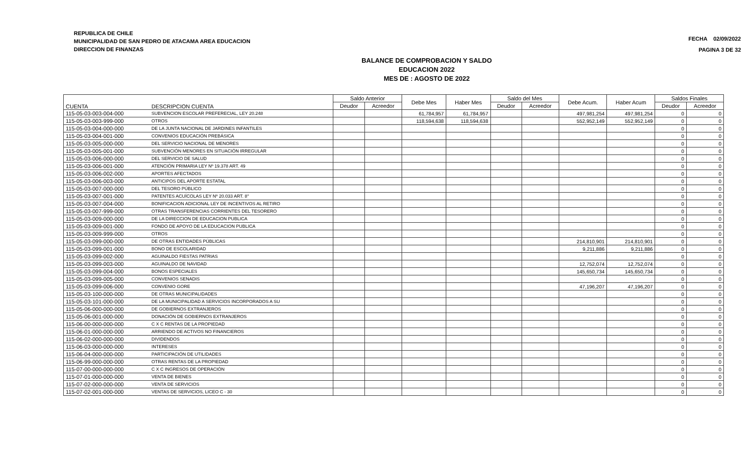REPUBLICA DE CHILE
MUNICIPALIDAD DE SAN PEDRO DE ATACAMA AREA EDUCACION
DIRECCION DE FINANZAS
FECHA 02/09/2022
PAGINA 3 DE 32
BALANCE DE COMPROBACION Y SALDO
EDUCACION 2022
MES DE : AGOSTO DE 2022
| CUENTA | DESCRIPCION CUENTA | Saldo Anterior | | Debe Mes | Haber Mes | Saldo del Mes | | Debe Acum. | Haber Acum | Saldos Finales | |
| --- | --- | --- | --- | --- | --- | --- | --- | --- | --- | --- | --- |
| | | Deudor | Acreedor | | | Deudor | Acreedor | | | Deudor | Acreedor |
| 115-05-03-003-004-000 | SUBVENCION ESCOLAR PREFERECIAL, LEY 20.248 | | | 61,784,957 | 61,784,957 | | | 497,981,254 | 497,981,254 | 0 | 0 |
| 115-05-03-003-999-000 | OTROS | | | 118,594,638 | 118,594,638 | | | 552,952,149 | 552,952,149 | 0 | 0 |
| 115-05-03-004-000-000 | DE LA JUNTA NACIONAL DE JARDINES INFANTILES | | | | | | | | | 0 | 0 |
| 115-05-03-004-001-000 | CONVENIOS EDUCACIÓN PREBÁSICA | | | | | | | | | 0 | 0 |
| 115-05-03-005-000-000 | DEL SERVICIO NACIONAL DE MENORES | | | | | | | | | 0 | 0 |
| 115-05-03-005-001-000 | SUBVENCIÓN MENORES EN SITUACIÓN IRREGULAR | | | | | | | | | 0 | 0 |
| 115-05-03-006-000-000 | DEL SERVICIO DE SALUD | | | | | | | | | 0 | 0 |
| 115-05-03-006-001-000 | ATENCIÓN PRIMARIA LEY Nº 19.378 ART. 49 | | | | | | | | | 0 | 0 |
| 115-05-03-006-002-000 | APORTES AFECTADOS | | | | | | | | | 0 | 0 |
| 115-05-03-006-003-000 | ANTICIPOS DEL APORTE ESTATAL | | | | | | | | | 0 | 0 |
| 115-05-03-007-000-000 | DEL TESORO PÚBLICO | | | | | | | | | 0 | 0 |
| 115-05-03-007-001-000 | PATENTES ACUÍCOLAS LEY Nº 20.033 ART. 8° | | | | | | | | | 0 | 0 |
| 115-05-03-007-004-000 | BONIFICACION ADICIONAL LEY DE INCENTIVOS AL RETIRO | | | | | | | | | 0 | 0 |
| 115-05-03-007-999-000 | OTRAS TRANSFERENCIAS CORRIENTES DEL TESORERO | | | | | | | | | 0 | 0 |
| 115-05-03-009-000-000 | DE LA DIRECCION DE EDUCACION PUBLICA | | | | | | | | | 0 | 0 |
| 115-05-03-009-001-000 | FONDO DE APOYO DE LA EDUCACION PUBLICA | | | | | | | | | 0 | 0 |
| 115-05-03-009-999-000 | OTROS | | | | | | | | | 0 | 0 |
| 115-05-03-099-000-000 | DE OTRAS ENTIDADES PÚBLICAS | | | | | | | 214,810,901 | 214,810,901 | 0 | 0 |
| 115-05-03-099-001-000 | BONO DE ESCOLARIDAD | | | | | | | 9,211,886 | 9,211,886 | 0 | 0 |
| 115-05-03-099-002-000 | AGUINALDO FIESTAS PATRIAS | | | | | | | | | 0 | 0 |
| 115-05-03-099-003-000 | AGUINALDO DE NAVIDAD | | | | | | | 12,752,074 | 12,752,074 | 0 | 0 |
| 115-05-03-099-004-000 | BONOS ESPECIALES | | | | | | | 145,650,734 | 145,650,734 | 0 | 0 |
| 115-05-03-099-005-000 | CONVENIOS SENADIS | | | | | | | | | 0 | 0 |
| 115-05-03-099-006-000 | CONVENIO GORE | | | | | | | 47,196,207 | 47,196,207 | 0 | 0 |
| 115-05-03-100-000-000 | DE OTRAS MUNICIPALIDADES | | | | | | | | | 0 | 0 |
| 115-05-03-101-000-000 | DE LA MUNICIPALIDAD A SERVICIOS INCORPORADOS A SU | | | | | | | | | 0 | 0 |
| 115-05-06-000-000-000 | DE GOBIERNOS EXTRANJEROS | | | | | | | | | 0 | 0 |
| 115-05-06-001-000-000 | DONACIÓN DE GOBIERNOS EXTRANJEROS | | | | | | | | | 0 | 0 |
| 115-06-00-000-000-000 | C X C RENTAS DE LA PROPIEDAD | | | | | | | | | 0 | 0 |
| 115-06-01-000-000-000 | ARRIENDO DE ACTIVOS NO FINANCIEROS | | | | | | | | | 0 | 0 |
| 115-06-02-000-000-000 | DIVIDENDOS | | | | | | | | | 0 | 0 |
| 115-06-03-000-000-000 | INTERESES | | | | | | | | | 0 | 0 |
| 115-06-04-000-000-000 | PARTICIPACIÓN DE UTILIDADES | | | | | | | | | 0 | 0 |
| 115-06-99-000-000-000 | OTRAS RENTAS DE LA PROPIEDAD | | | | | | | | | 0 | 0 |
| 115-07-00-000-000-000 | C X C INGRESOS DE OPERACIÓN | | | | | | | | | 0 | 0 |
| 115-07-01-000-000-000 | VENTA DE BIENES | | | | | | | | | 0 | 0 |
| 115-07-02-000-000-000 | VENTA DE SERVICIOS | | | | | | | | | 0 | 0 |
| 115-07-02-001-000-000 | VENTAS DE SERVICIOS, LICEO C - 30 | | | | | | | | | 0 | 0 |